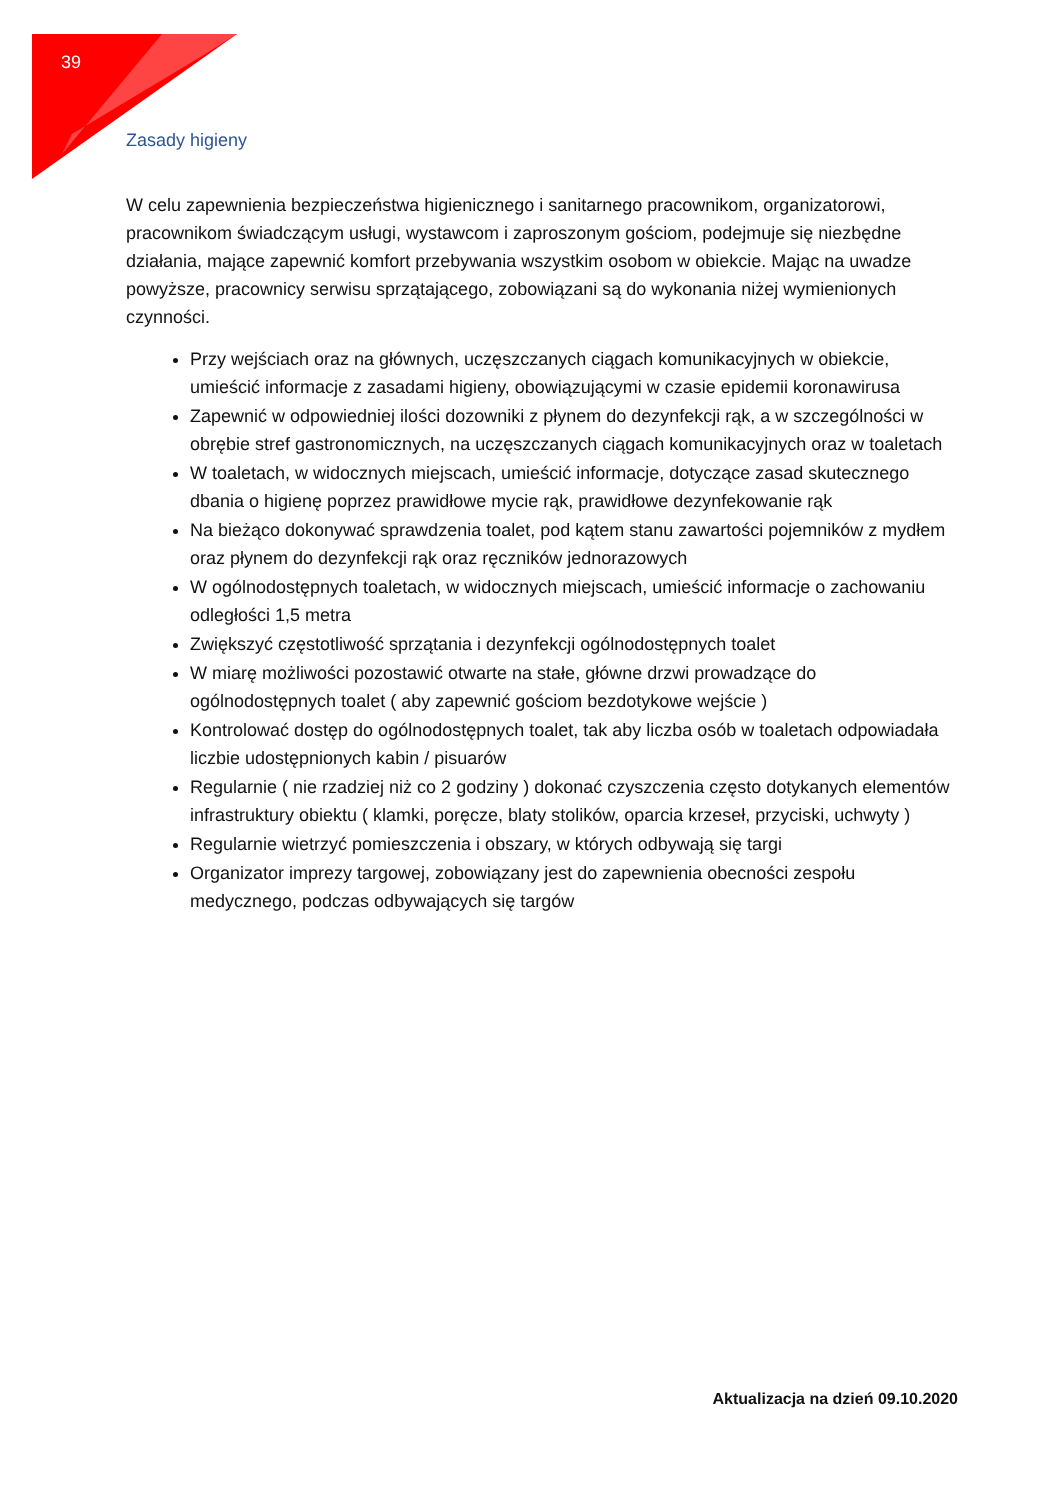39
Zasady higieny
W celu zapewnienia bezpieczeństwa higienicznego i sanitarnego pracownikom, organizatorowi, pracownikom świadczącym usługi, wystawcom i zaproszonym gościom, podejmuje się niezbędne działania, mające zapewnić komfort przebywania wszystkim osobom w obiekcie. Mając na uwadze powyższe, pracownicy serwisu sprzątającego, zobowiązani są do wykonania niżej wymienionych czynności.
Przy wejściach oraz na głównych, uczęszczanych ciągach komunikacyjnych w obiekcie, umieścić informacje z zasadami higieny, obowiązującymi w czasie epidemii koronawirusa
Zapewnić w odpowiedniej ilości dozowniki z płynem do dezynfekcji rąk, a w szczególności w obrębie stref gastronomicznych, na uczęszczanych ciągach komunikacyjnych oraz w toaletach
W toaletach, w widocznych miejscach, umieścić informacje, dotyczące zasad skutecznego dbania o higienę poprzez prawidłowe mycie rąk, prawidłowe dezynfekowanie rąk
Na bieżąco dokonywać sprawdzenia toalet, pod kątem stanu zawartości pojemników z mydłem oraz płynem do dezynfekcji rąk oraz ręczników jednorazowych
W ogólnodostępnych toaletach, w widocznych miejscach, umieścić informacje o zachowaniu odległości 1,5 metra
Zwiększyć częstotliwość sprzątania i dezynfekcji ogólnodostępnych toalet
W miarę możliwości pozostawić otwarte na stałe, główne drzwi prowadzące do ogólnodostępnych toalet ( aby zapewnić gościom bezdotykowe wejście )
Kontrolować dostęp do ogólnodostępnych toalet, tak aby liczba osób w toaletach odpowiadała liczbie udostępnionych kabin / pisuarów
Regularnie ( nie rzadziej niż co 2 godziny ) dokonać czyszczenia często dotykanych elementów infrastruktury obiektu ( klamki, poręcze, blaty stolików, oparcia krzeseł, przyciski, uchwyty )
Regularnie wietrzyć pomieszczenia i obszary, w których odbywają się targi
Organizator imprezy targowej, zobowiązany jest do zapewnienia obecności zespołu medycznego, podczas odbywających się targów
Aktualizacja na dzień 09.10.2020